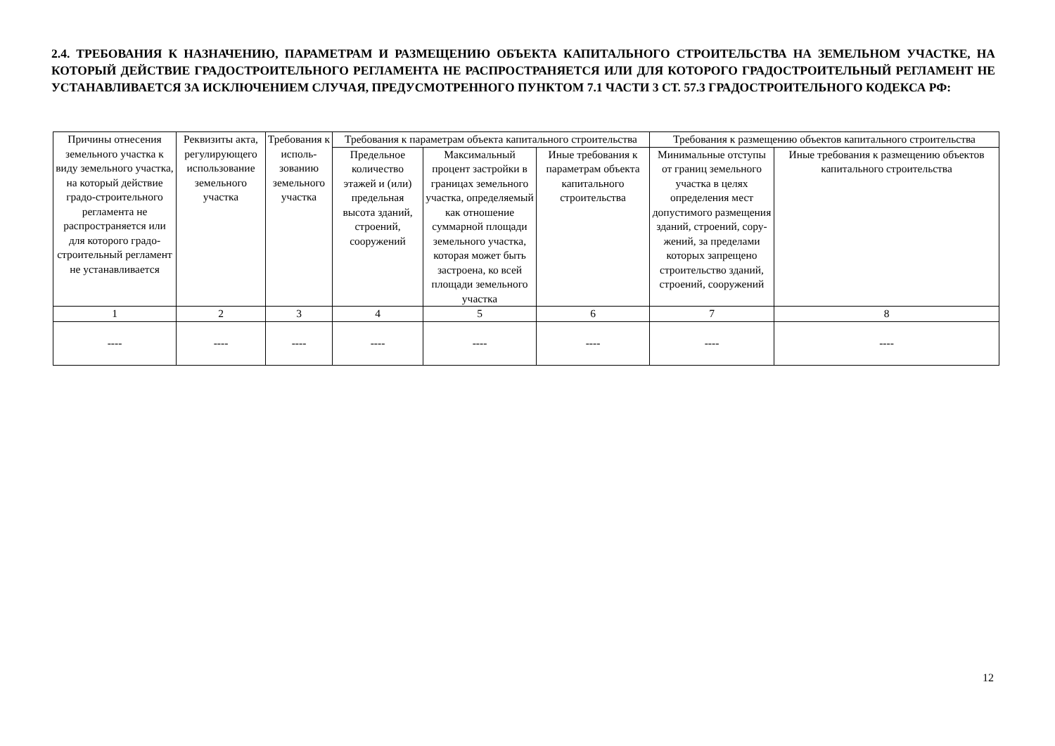2.4. ТРЕБОВАНИЯ К НАЗНАЧЕНИЮ, ПАРАМЕТРАМ И РАЗМЕЩЕНИЮ ОБЪЕКТА КАПИТАЛЬНОГО СТРОИТЕЛЬСТВА НА ЗЕМЕЛЬНОМ УЧАСТКЕ, НА КОТОРЫЙ ДЕЙСТВИЕ ГРАДОСТРОИТЕЛЬНОГО РЕГЛАМЕНТА НЕ РАСПРОСТРАНЯЕТСЯ ИЛИ ДЛЯ КОТОРОГО ГРАДОСТРОИТЕЛЬНЫЙ РЕГЛАМЕНТ НЕ УСТАНАВЛИВАЕТСЯ ЗА ИСКЛЮЧЕНИЕМ СЛУЧАЯ, ПРЕДУСМОТРЕННОГО ПУНКТОМ 7.1 ЧАСТИ 3 СТ. 57.3 ГРАДОСТРОИТЕЛЬНОГО КОДЕКСА РФ:
| Причины отнесения земельного участка к виду земельного участка, на который действие градо-строительного регламента не распространяется или для которого градо-строительный регламент не устанавливается | Реквизиты акта, регулирующего использование земельного участка | Требования к исполь-зованию земельного участка | Требования к параметрам объекта капитального строительства | | | Требования к размещению объектов капитального строительства | |
| --- | --- | --- | --- | --- | --- | --- | --- |
| | | | Предельное количество этажей и (или) предельная высота зданий, строений, сооружений | Максимальный процент застройки в границах земельного участка, определяемый как отношение суммарной площади земельного участка, которая может быть застроена, ко всей площади земельного участка | Иные требования к параметрам объекта капитального строительства | Минимальные отступы от границ земельного участка в целях определения мест допустимого размещения зданий, строений, сору-жений, за пределами которых запрещено строительство зданий, строений, сооружений | Иные требования к размещению объектов капитального строительства |
| 1 | 2 | 3 | 4 | 5 | 6 | 7 | 8 |
| ---- | ---- | ---- | ---- | ---- | ---- | ---- | ---- |
12